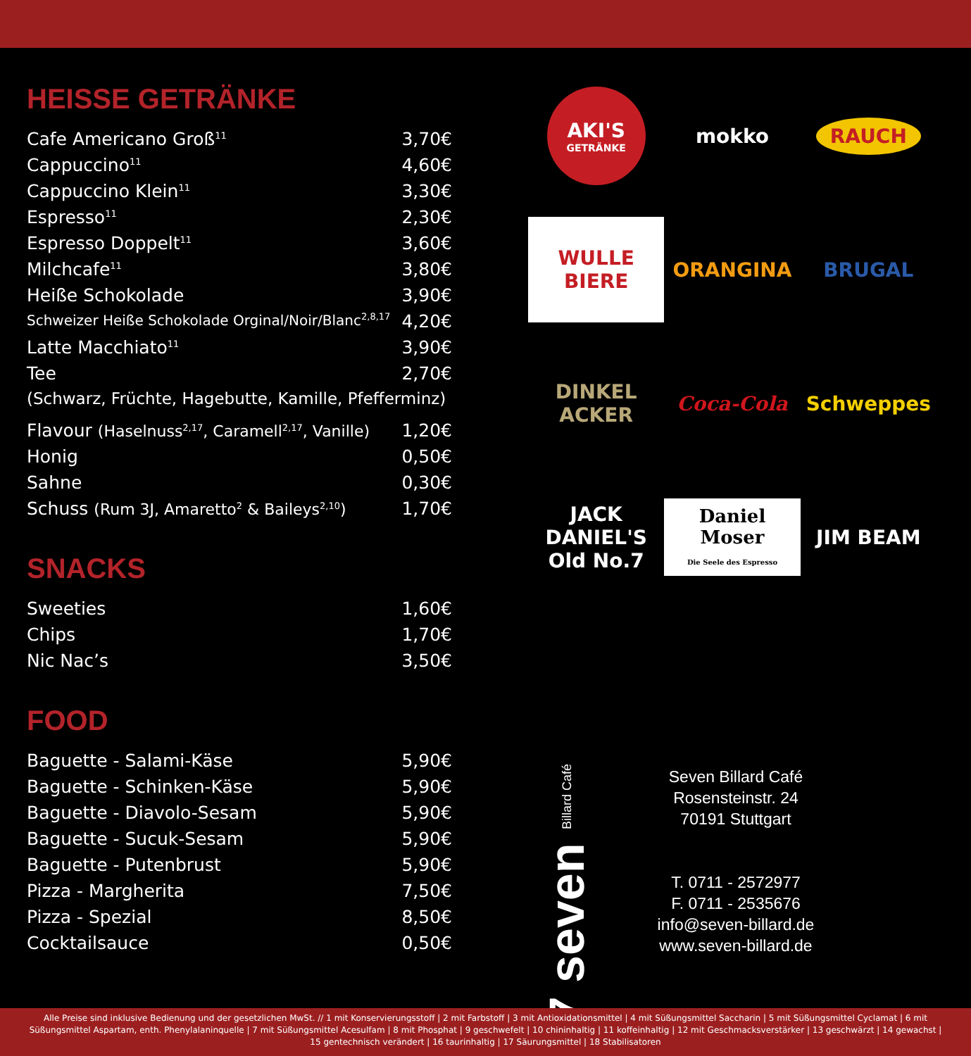HEISSE GETRÄNKE
| Cafe Americano Groß<sup>11</sup> | 3,70€ |
| Cappuccino<sup>11</sup> | 4,60€ |
| Cappuccino Klein<sup>11</sup> | 3,30€ |
| Espresso<sup>11</sup> | 2,30€ |
| Espresso Doppelt<sup>11</sup> | 3,60€ |
| Milchcafe<sup>11</sup> | 3,80€ |
| Heiße Schokolade | 3,90€ |
| Schweizer Heiße Schokolade Orginal/Noir/Blanc<sup>2,8,17</sup> | 4,20€ |
| Latte Macchiato<sup>11</sup> | 3,90€ |
| Tee | 2,70€ |
| (Schwarz, Früchte, Hagebutte, Kamille, Pfefferminz) | |
| Flavour (Haselnuss<sup>2,17</sup>, Caramell<sup>2,17</sup>, Vanille) | 1,20€ |
| Honig | 0,50€ |
| Sahne | 0,30€ |
| Schuss (Rum 3J, Amaretto<sup>2</sup> & Baileys<sup>2,10</sup>) | 1,70€ |
SNACKS
| Sweeties | 1,60€ |
| Chips | 1,70€ |
| Nic Nac’s | 3,50€ |
FOOD
| Baguette - Salami-Käse | 5,90€ |
| Baguette - Schinken-Käse | 5,90€ |
| Baguette - Diavolo-Sesam | 5,90€ |
| Baguette - Sucuk-Sesam | 5,90€ |
| Baguette - Putenbrust | 5,90€ |
| Pizza - Margherita | 7,50€ |
| Pizza - Spezial | 8,50€ |
| Cocktailsauce | 0,50€ |
AKI'S
GETRÄNKE
mokko
RAUCH
WULLE BIERE
ORANGINA
BRUGAL
DINKEL ACKER
Coca-Cola
Schweppes
JACK DANIEL'S
Old No.7
Daniel Moser
Die Seele des Espresso
JIM BEAM
7 seven Billard Café
Seven Billard Café
Rosensteinstr. 24
70191 Stuttgart
T. 0711 - 2572977
F. 0711 - 2535676
info@seven-billard.de
www.seven-billard.de
Alle Preise sind inklusive Bedienung und der gesetzlichen MwSt. // 1 mit Konservierungsstoff | 2 mit Farbstoff | 3 mit Antioxidationsmittel | 4 mit Süßungsmittel Saccharin | 5 mit Süßungsmittel Cyclamat | 6 mit Süßungsmittel Aspartam, enth. Phenylalaninquelle | 7 mit Süßungsmittel Acesulfam | 8 mit Phosphat | 9 geschwefelt | 10 chininhaltig | 11 koffeinhaltig | 12 mit Geschmacksverstärker | 13 geschwärzt | 14 gewachst | 15 gentechnisch verändert | 16 taurinhaltig | 17 Säurungsmittel | 18 Stabilisatoren